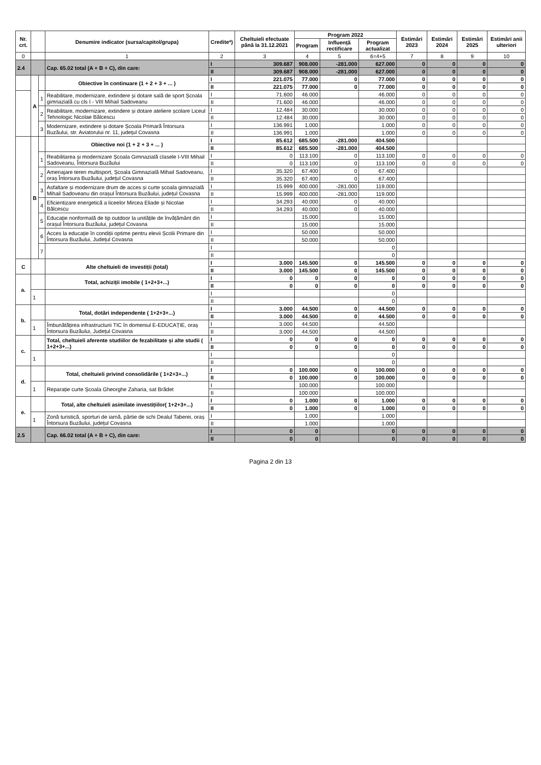| Nr. crt. | | | Denumire indicator (sursa/capitol/grupa) | Credite*) | Cheltuieli efectuate până la 31.12.2021 | Program 2022 | | | Estimări 2023 | Estimări 2024 | Estimări 2025 | Estimări anii ulteriori |
| --- | --- | --- | --- | --- | --- | --- | --- | --- | --- | --- | --- | --- |
| | | | | | | Program | Influență rectificare | Program actualizat | | | | |
| 0 | | | 1 | 2 | 3 | 4 | 5 | 6=4+5 | 7 | 8 | 9 | 10 |
| 2.4 | | | Cap. 65.02 total (A + B + C), din care: | I | 309.687 | 908.000 | -281.000 | 627.000 | 0 | 0 | 0 | 0 |
| | | | | II | 309.687 | 908.000 | -281.000 | 627.000 | 0 | 0 | 0 | 0 |
| | A | | Obiective în continuare (1 + 2 + 3 + ... ) | I | 221.075 | 77.000 | 0 | 77.000 | 0 | 0 | 0 | 0 |
| | | | | II | 221.075 | 77.000 | 0 | 77.000 | 0 | 0 | 0 | 0 |
| | | 1 | Reabilitare, modernizare, extindere și dotare sală de sport Școala gimnazială cu cls I - VIII Mihail Sadoveanu | I | 71.600 | 46.000 | | 46.000 | 0 | 0 | 0 | 0 |
| | | | | II | 71.600 | 46.000 | | 46.000 | 0 | 0 | 0 | 0 |
| | | 2 | Reabilitare, modernizare, extindere și dotare ateliere școlare Liceul Tehnologic Nicolae Bălcescu | I | 12.484 | 30.000 | | 30.000 | 0 | 0 | 0 | 0 |
| | | | | II | 12.484 | 30.000 | | 30.000 | 0 | 0 | 0 | 0 |
| | | 3 | Modernizare, extindere și dotare Școala Primară Întorsura Buzăului, str. Aviatorului nr. 11, județul Covasna | I | 136.991 | 1.000 | | 1.000 | 0 | 0 | 0 | 0 |
| | | | | II | 136.991 | 1.000 | | 1.000 | 0 | 0 | 0 | 0 |
| | B | | Obiective noi (1 + 2 + 3 + ... ) | I | 85.612 | 685.500 | -281.000 | 404.500 | | | | |
| | | | | II | 85.612 | 685.500 | -281.000 | 404.500 | | | | |
| | | 1 | Reabilitarea și modernizare Școala Gimnazială clasele I-VIII Mihail Sadoveanu, Întorsura Buzăului | I | 0 | 113.100 | 0 | 113.100 | 0 | 0 | 0 | 0 |
| | | | | II | 0 | 113.100 | 0 | 113.100 | 0 | 0 | 0 | 0 |
| | | 2 | Amenajare teren multisport, Școala Gimnazială Mihail Sadoveanu, oraș Întorsura Buzăului, județul Covasna | I | 35.320 | 67.400 | 0 | 67.400 | | | | |
| | | | | II | 35.320 | 67.400 | 0 | 67.400 | | | | |
| | | 3 | Asfaltare și modernizare drum de acces și curte școala gimnazială Mihail Sadoveanu din orașul Întorsura Buzăului, județul Covasna | I | 15.999 | 400.000 | -281.000 | 119.000 | | | | |
| | | | | II | 15.999 | 400.000 | -281.000 | 119.000 | | | | |
| | | 4 | Eficientizare energetică a liceelor Mircea Eliade și Nicolae Bălcescu | I | 34.293 | 40.000 | 0 | 40.000 | | | | |
| | | | | II | 34.293 | 40.000 | 0 | 40.000 | | | | |
| | | 5 | Educație nonformală de tip outdoor la unitățile de învățământ din orașul Întorsura Buzăului, județul Covasna | I | | 15.000 | | 15.000 | | | | |
| | | | | II | | 15.000 | | 15.000 | | | | |
| | | 6 | Acces la educație în condiții optime pentru elevii Școlii Primare din Întorsura Buzăului, Județul Covasna | I | | 50.000 | | 50.000 | | | | |
| | | | | II | | 50.000 | | 50.000 | | | | |
| | | 7 | | I | | | | 0 | | | | |
| | | | | II | | | | 0 | | | | |
| C | | | Alte cheltuieli de investiții (total) | I | 3.000 | 145.500 | 0 | 145.500 | 0 | 0 | 0 | 0 |
| | | | | II | 3.000 | 145.500 | 0 | 145.500 | 0 | 0 | 0 | 0 |
| a. | | | Total, achiziții imobile ( 1+2+3+...) | I | 0 | 0 | 0 | 0 | 0 | 0 | 0 | 0 |
| | | | | II | 0 | 0 | 0 | 0 | 0 | 0 | 0 | 0 |
| | 1 | | | I | | | | 0 | | | | |
| | | | | II | | | | 0 | | | | |
| b. | | | Total, dotări independente ( 1+2+3+...) | I | 3.000 | 44.500 | 0 | 44.500 | 0 | 0 | 0 | 0 |
| | | | | II | 3.000 | 44.500 | 0 | 44.500 | 0 | 0 | 0 | 0 |
| | 1 | | Îmbunătățirea infrastructurii TIC în domeniul E-EDUCAȚIE, oraș Întorsura Buzăului, Județul Covasna | I | 3.000 | 44.500 | | 44.500 | | | | |
| | | | | II | 3.000 | 44.500 | | 44.500 | | | | |
| c. | | | Total, cheltuieli aferente studiilor de fezabilitate și alte studii ( 1+2+3+...) | I | 0 | 0 | 0 | 0 | 0 | 0 | 0 | 0 |
| | | | | II | 0 | 0 | 0 | 0 | 0 | 0 | 0 | 0 |
| | 1 | | | I | | | | 0 | | | | |
| | | | | II | | | | 0 | | | | |
| d. | | | Total, cheltuieli privind consolidările ( 1+2+3+...) | I | 0 | 100.000 | 0 | 100.000 | 0 | 0 | 0 | 0 |
| | | | | II | 0 | 100.000 | 0 | 100.000 | 0 | 0 | 0 | 0 |
| | 1 | | Reparație curte Școala Gheorghe Zaharia, sat Brădet | I | | 100.000 | | 100.000 | | | | |
| | | | | II | | 100.000 | | 100.000 | | | | |
| e. | | | Total, alte cheltuieli asimilate investițiilor( 1+2+3+...) | I | 0 | 1.000 | 0 | 1.000 | 0 | 0 | 0 | 0 |
| | | | | II | 0 | 1.000 | 0 | 1.000 | 0 | 0 | 0 | 0 |
| | 1 | | Zonă turistică, sporturi de iarnă, pârtie de schi Dealul Taberei, oraș Întorsura Buzăului, județul Covasna | I | | 1.000 | | 1.000 | | | | |
| | | | | II | | 1.000 | | 1.000 | | | | |
| 2.5 | | | Cap. 66.02 total (A + B + C), din care: | I | 0 | 0 | | 0 | 0 | 0 | 0 | 0 |
| | | | | II | 0 | 0 | | 0 | 0 | 0 | 0 | 0 |
Pagina 2 din 13